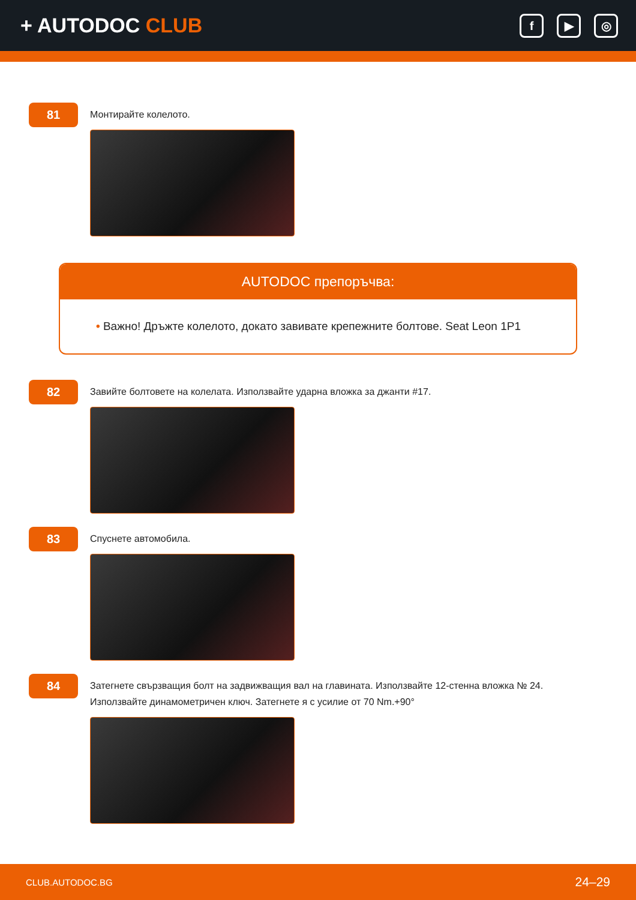+ AUTODOC CLUB
f ▶ ◎
81
Монтирайте колелото.
AUTODOC препоръчва:
• Важно! Дръжте колелото, докато завивате крепежните болтове. Seat Leon 1P1
82
Завийте болтовете на колелата. Използвайте ударна вложка за джанти #17.
83
Спуснете автомобила.
84
Затегнете свързващия болт на задвижващия вал на главината. Използвайте 12-стенна вложка № 24. Използвайте динамометричен ключ. Затегнете я с усилие от 70 Nm.+90°
CLUB.AUTODOC.BG 24–29